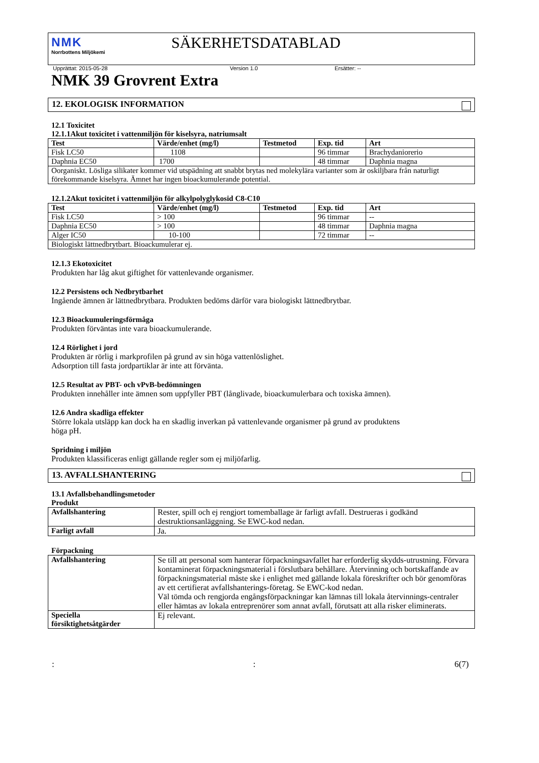NMK
Norrbottens Miljökemi
SÄKERHETSDATABLAD
Upprättat: 2015-05-28 Version 1.0 Ersätter: --
NMK 39 Grovrent Extra
12. EKOLOGISK INFORMATION
12.1 Toxicitet
12.1.1Akut toxicitet i vattenmiljön för kiselsyra, natriumsalt
| Test | Värde/enhet (mg/l) | Testmetod | Exp. tid | Art |
| --- | --- | --- | --- | --- |
| Fisk LC50 | 1108 | | 96 timmar | Brachydaniorerio |
| Daphnia EC50 | 1700 | | 48 timmar | Daphnia magna |
| Oorganiskt. Lösliga silikater kommer vid utspädning att snabbt brytas ned molekylära varianter som är oskiljbara från naturligt förekommande kiselsyra. Ämnet har ingen bioackumulerande potential. | | | | |
12.1.2Akut toxicitet i vattenmiljön för alkylpolyglykosid C8-C10
| Test | Värde/enhet (mg/l) | Testmetod | Exp. tid | Art |
| --- | --- | --- | --- | --- |
| Fisk LC50 | > 100 | | 96 timmar | -- |
| Daphnia EC50 | > 100 | | 48 timmar | Daphnia magna |
| Alger IC50 | 10-100 | | 72 timmar | -- |
| Biologiskt lättnedbrytbart. Bioackumulerar ej. | | | | |
12.1.3 Ekotoxicitet
Produkten har låg akut giftighet för vattenlevande organismer.
12.2 Persistens och Nedbrytbarhet
Ingående ämnen är lättnedbrytbara. Produkten bedöms därför vara biologiskt lättnedbrytbar.
12.3 Bioackumuleringsförmåga
Produkten förväntas inte vara bioackumulerande.
12.4 Rörlighet i jord
Produkten är rörlig i markprofilen på grund av sin höga vattenlöslighet.
Adsorption till fasta jordpartiklar är inte att förvänta.
12.5 Resultat av PBT- och vPvB-bedömningen
Produkten innehåller inte ämnen som uppfyller PBT (långlivade, bioackumulerbara och toxiska ämnen).
12.6 Andra skadliga effekter
Större lokala utsläpp kan dock ha en skadlig inverkan på vattenlevande organismer på grund av produktens
höga pH.
Spridning i miljön
Produkten klassificeras enligt gällande regler som ej miljöfarlig.
13. AVFALLSHANTERING
13.1 Avfallsbehandlingsmetoder
Produkt
| Avfallshantering | Rester, spill och ej rengjort tomemballage är farligt avfall. Destrueras i godkänd destruktionsanläggning. Se EWC-kod nedan. |
| Farligt avfall | Ja. |
Förpackning
| Avfallshantering | Se till att personal som hanterar förpackningsavfallet har erforderlig skydds-utrustning. Förvara kontaminerat förpackningsmaterial i förslutbara behållare. Återvinning och bortskaffande av förpackningsmaterial måste ske i enlighet med gällande lokala föreskrifter och bör genomföras av ett certifierat avfallshanterings-företag. Se EWC-kod nedan. Väl tömda och rengjorda engångsförpackningar kan lämnas till lokala återvinnings-centraler eller hämtas av lokala entreprenörer som annat avfall, förutsatt att alla risker eliminerats. |
| Speciella försiktighetsåtgärder | Ej relevant. |
:: 6(7)